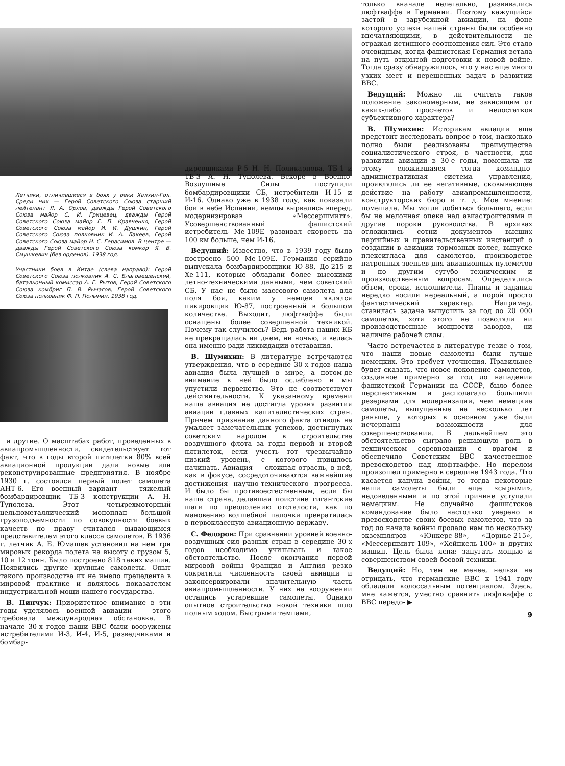Летчики, отличившиеся в боях у реки Халхин-Гол. Среди них — Герой Советского Союза старший лейтенант Л. А. Орлов, дважды Герой Советского Союза майор С. И. Грицевец, дважды Герой Советского Союза майор Г. П. Кравченко, Герой Советского Союза майор И. И. Душкин, Герой Советского Союза полковник И. А. Лакеев, Герой Советского Союза майор Н. С. Герасимов. В центре — дважды Герой Советского Союза комкор Я. В. Смушкевич (без орденов). 1938 год.
Участники боев в Китае (слева направо): Герой Советского Союза полковник А. С. Благовещенский, батальонный комиссар А. Г. Рытов, Герой Советского Союза комбриг П. В. Рычагов, Герой Советского Союза полковник Ф. П. Полынин. 1938 год.
и другие. О масштабах работ, проведенных в авиапромышленности, свидетельствует тот факт, что в годы второй пятилетки 80% всей авиационной продукции дали новые или реконструированные предприятия. В ноябре 1930 г. состоялся первый полет самолета АНТ-6. Его военный вариант — тяжелый бомбардировщик ТБ-3 конструкции А. Н. Туполева. Этот четырехмоторный цельнометаллический моноплан большой грузоподъемности по совокупности боевых качеств по праву считался выдающимся представителем этого класса самолетов. В 1936 г. летчик А. Б. Юмашев установил на нем три мировых рекорда полета на высоту с грузом 5, 10 и 12 тонн. Было построено 818 таких машин. Появились другие крупные самолеты. Опыт такого производства их не имело прецедента в мировой практике и являлось показателем индустриальной мощи нашего государства.
В. Пинчук: Приоритетное внимание в эти годы уделялось военной авиации — этого требовала международная обстановка. В начале 30-х годов наши ВВС были вооружены истребителями И-3, И-4, И-5, разведчиками и бомбар-
дировщиками Р-5 Н. Н. Поликарпова, ТБ-1 и ТБ-3 А. Н. Туполева. Вскоре в Военно-Воздушные Силы поступили бомбардировщики СБ, истребители И-15 и И-16. Однако уже в 1938 году, как показали бои в небе Испании, немцы вырвались вперед, модернизировав «Мессершмитт». Усовершенствованный фашистский истребитель Ме-109Е развивал скорость на 100 км больше, чем И-16.
Ведущий: Известно, что в 1939 году было построено 500 Ме-109Е. Германия серийно выпускала бомбардировщики Ю-88, До-215 и Хе-111, которые обладали более высокими летно-техническими данными, чем советский СБ. У нас не было массового самолета для поля боя, каким у немцев являлся пикировщик Ю-87, построенный в большом количестве. Выходит, люфтваффе были оснащены более совершенной техникой. Почему так случилось? Ведь работа наших КБ не прекращалась ни днем, ни ночью, и велась она именно ради ликвидации отставания.
В. Шумихин: В литературе встречаются утверждения, что в середине 30-х годов наша авиация была лучшей в мире, а потом-де внимание к ней было ослаблено и мы упустили первенство. Это не соответствует действительности. К указанному времени наша авиация не достигла уровня развития авиации главных капиталистических стран. Причем признание данного факта отнюдь не умаляет замечательных успехов, достигнутых советским народом в строительстве воздушного флота за годы первой и второй пятилеток, если учесть тот чрезвычайно низкий уровень, с которого пришлось начинать. Авиация — сложная отрасль, в ней, как в фокусе, сосредоточиваются важнейшие достижения научно-технического прогресса. И было бы противоестественным, если бы наша страна, делавшая поистине гигантские шаги по преодолению отсталости, как по мановению волшебной палочки превратилась в первоклассную авиационную державу.
С. Федоров: При сравнении уровней военно-воздушных сил разных стран в середине 30-х годов необходимо учитывать и такое обстоятельство. После окончания первой мировой войны Франция и Англия резко сократили численность своей авиации и законсервировали значительную часть авиапромышленности. У них на вооружении остались устаревшие самолеты. Однако опытное строительство новой техники шло полным ходом. Быстрыми темпами,
только вначале нелегально, развивались люфтваффе в Германии. Поэтому кажущийся застой в зарубежной авиации, на фоне которого успехи нашей страны были особенно впечатляющими, в действительности не отражал истинного соотношения сил. Это стало очевидным, когда фашистская Германия встала на путь открытой подготовки к новой войне. Тогда сразу обнаружилось, что у нас еще много узких мест и нерешенных задач в развитии ВВС.
Ведущий: Можно ли считать такое положение закономерным, не зависящим от каких-либо просчетов и недостатков субъективного характера?
В. Шумихин: Историкам авиации еще предстоит исследовать вопрос о том, насколько полно были реализованы преимущества социалистического строя, в частности, для развития авиации в 30-е годы, помешала ли этому сложившаяся тогда командно-административная система управления, проявлялись ли ее негативные, сковывающее действие на работу авиапромышленности, конструкторских бюро и т. д. Мое мнение: помешала. Мы могли добиться большего, если бы не мелочная опека над авиастроителями и другие пороки руководства. В архивах отложились сотни документов высших партийных и правительственных инстанций о создании в авиации тормозных колес, выпуске плексигласа для самолетов, производстве патронных звеньев для авиационных пулеметов и по другим сугубо техническим и производственным вопросам. Определялись объем, сроки, исполнители. Планы и задания нередко носили нереальный, а порой просто фантастический характер. Например, ставилась задача выпустить за год до 20 000 самолетов, хотя этого не позволяли ни производственные мощности заводов, ни наличие рабочей силы.
Часто встречается в литературе тезис о том, что наши новые самолеты были лучше немецких. Это требует уточнения. Правильнее будет сказать, что новое поколение самолетов, созданное примерно за год до нападения фашистской Германии на СССР, было более перспективным и располагало большими резервами для модернизации, чем немецкие самолеты, выпущенные на несколько лет раньше, у которых в основном уже были исчерпаны возможности для совершенствования. В дальнейшем это обстоятельство сыграло решающую роль в техническом соревновании с врагом и обеспечило Советским ВВС качественное превосходство над люфтваффе. Но перелом произошел примерно в середине 1943 года. Что касается кануна войны, то тогда некоторые наши самолеты были еще «сырыми», недоведенными и по этой причине уступали немецким. Не случайно фашистское командование было настолько уверено в превосходстве своих боевых самолетов, что за год до начала войны продало нам по нескольку экземпляров «Юнкерс-88», «Дорнье-215», «Мессершмитт-109», «Хейнкель-100» и других машин. Цель была ясна: запугать мощью и совершенством своей боевой техники.
Ведущий: Но, тем не менее, нельзя не отрицать, что германские ВВС к 1941 году обладали колоссальным потенциалом. Здесь, мне кажется, уместно сравнить люфтваффе с ВВС передо- ▶
9